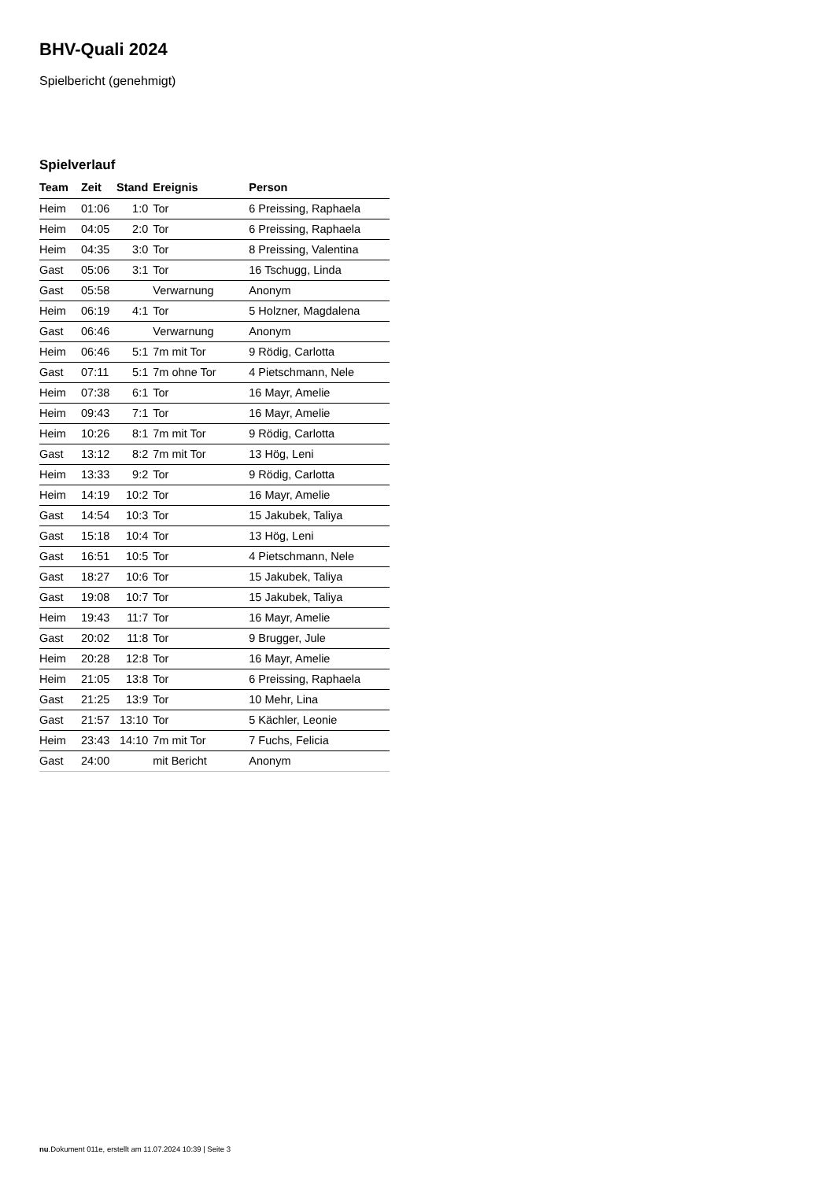BHV-Quali 2024
Spielbericht (genehmigt)
Spielverlauf
| Team | Zeit | Stand | Ereignis | Person |
| --- | --- | --- | --- | --- |
| Heim | 01:06 | 1:0 | Tor | 6 Preissing, Raphaela |
| Heim | 04:05 | 2:0 | Tor | 6 Preissing, Raphaela |
| Heim | 04:35 | 3:0 | Tor | 8 Preissing, Valentina |
| Gast | 05:06 | 3:1 | Tor | 16 Tschugg, Linda |
| Gast | 05:58 | | Verwarnung | Anonym |
| Heim | 06:19 | 4:1 | Tor | 5 Holzner, Magdalena |
| Gast | 06:46 | | Verwarnung | Anonym |
| Heim | 06:46 | 5:1 | 7m mit Tor | 9 Rödig, Carlotta |
| Gast | 07:11 | 5:1 | 7m ohne Tor | 4 Pietschmann, Nele |
| Heim | 07:38 | 6:1 | Tor | 16 Mayr, Amelie |
| Heim | 09:43 | 7:1 | Tor | 16 Mayr, Amelie |
| Heim | 10:26 | 8:1 | 7m mit Tor | 9 Rödig, Carlotta |
| Gast | 13:12 | 8:2 | 7m mit Tor | 13 Hög, Leni |
| Heim | 13:33 | 9:2 | Tor | 9 Rödig, Carlotta |
| Heim | 14:19 | 10:2 | Tor | 16 Mayr, Amelie |
| Gast | 14:54 | 10:3 | Tor | 15 Jakubek, Taliya |
| Gast | 15:18 | 10:4 | Tor | 13 Hög, Leni |
| Gast | 16:51 | 10:5 | Tor | 4 Pietschmann, Nele |
| Gast | 18:27 | 10:6 | Tor | 15 Jakubek, Taliya |
| Gast | 19:08 | 10:7 | Tor | 15 Jakubek, Taliya |
| Heim | 19:43 | 11:7 | Tor | 16 Mayr, Amelie |
| Gast | 20:02 | 11:8 | Tor | 9 Brugger, Jule |
| Heim | 20:28 | 12:8 | Tor | 16 Mayr, Amelie |
| Heim | 21:05 | 13:8 | Tor | 6 Preissing, Raphaela |
| Gast | 21:25 | 13:9 | Tor | 10 Mehr, Lina |
| Gast | 21:57 | 13:10 | Tor | 5 Kächler, Leonie |
| Heim | 23:43 | 14:10 | 7m mit Tor | 7 Fuchs, Felicia |
| Gast | 24:00 | | mit Bericht | Anonym |
nu.Dokument 011e, erstellt am 11.07.2024 10:39 | Seite 3